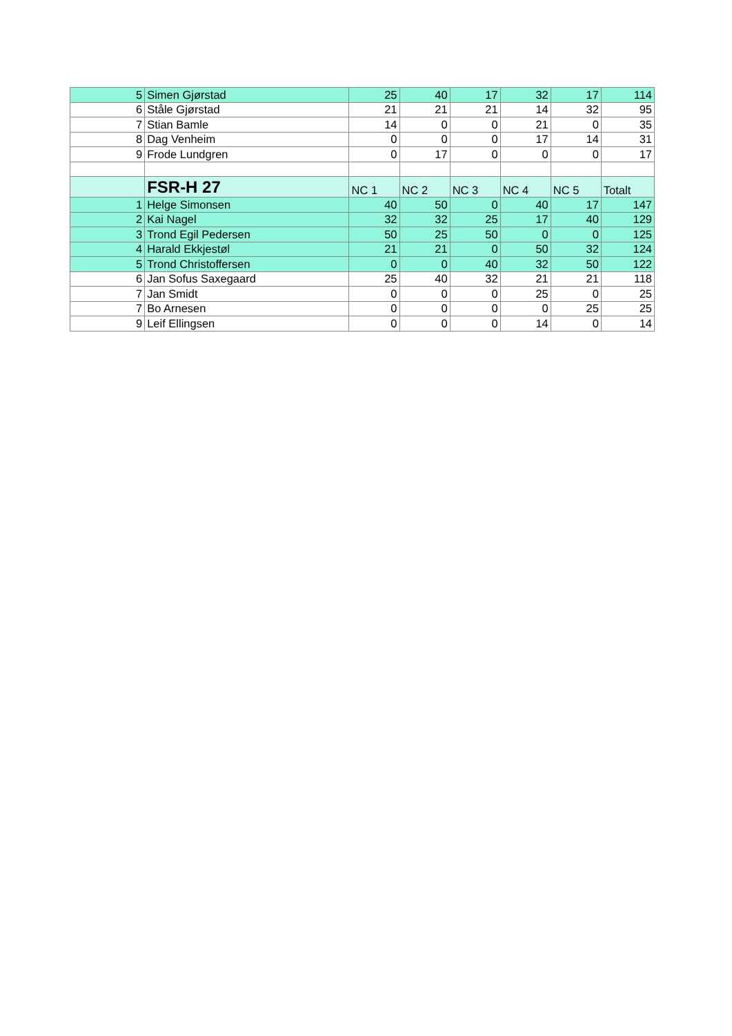| 5 | Simen Gjørstad | 25 | 40 | 17 | 32 | 17 | 114 |
| 6 | Ståle Gjørstad | 21 | 21 | 21 | 14 | 32 | 95 |
| 7 | Stian Bamle | 14 | 0 | 0 | 21 | 0 | 35 |
| 8 | Dag Venheim | 0 | 0 | 0 | 17 | 14 | 31 |
| 9 | Frode Lundgren | 0 | 17 | 0 | 0 | 0 | 17 |
| | FSR-H 27 | NC 1 | NC 2 | NC 3 | NC 4 | NC 5 | Totalt |
| 1 | Helge Simonsen | 40 | 50 | 0 | 40 | 17 | 147 |
| 2 | Kai Nagel | 32 | 32 | 25 | 17 | 40 | 129 |
| 3 | Trond Egil Pedersen | 50 | 25 | 50 | 0 | 0 | 125 |
| 4 | Harald Ekkjestøl | 21 | 21 | 0 | 50 | 32 | 124 |
| 5 | Trond Christoffersen | 0 | 0 | 40 | 32 | 50 | 122 |
| 6 | Jan Sofus Saxegaard | 25 | 40 | 32 | 21 | 21 | 118 |
| 7 | Jan Smidt | 0 | 0 | 0 | 25 | 0 | 25 |
| 7 | Bo Arnesen | 0 | 0 | 0 | 0 | 25 | 25 |
| 9 | Leif Ellingsen | 0 | 0 | 0 | 14 | 0 | 14 |